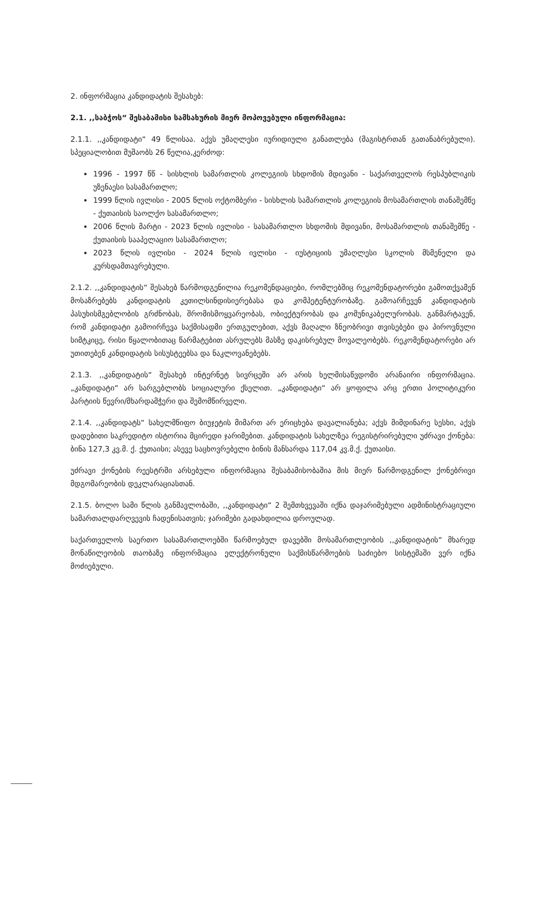2. ინფორმაცია კანდიდატის შესახებ:
2.1. ,,საბჭოს“ შესაბამისი სამსახურის მიერ მოპოვებული ინფორმაცია:
2.1.1. ,,კანდიდატი“ 49 წლისაა. აქვს უმაღლესი იურიდიული განათლება (მაგისტრთან გათანაბრებული). სპეციალობით მუშაობს 26 წელია,კერძოდ:
1996 - 1997 წწ - სისხლის სამართლის კოლეგიის სხდომის მდივანი - საქართველოს რესპუბლიკის უზენაესი სასამართლო;
1999 წლის ივლისი - 2005 წლის ოქტომბერი - სისხლის სამართლის კოლეგიის მოსამართლის თანაშემწე - ქუთაისის საოლქო სასამართლო;
2006 წლის მარტი - 2023 წლის ივლისი - სასამართლო სხდომის მდივანი, მოსამართლის თანაშემწე - ქუთაისის სააპელაციო სასამართლო;
2023 წლის ივლისი - 2024 წლის ივლისი - იუსტიციის უმაღლესი სკოლის მსმენელი და კურსდამთავრებული.
2.1.2. ,,კანდიდატის“ შესახებ წარმოდგენილია რეკომენდაციები, რომლებშიც რეკომენდატორები გამოთქვამენ მოსაზრებებს კანდიდატის კეთილსინდისიერებასა და კომპეტენტურობაზე. გამოარჩევენ კანდიდატის პასუხისმგებლობის გრძნობას, შრომისმოყვარეობას, ობიექტურობას და კომუნიკაბელურობას. განმარტავენ, რომ კანდიდატი გამოირჩევა საქმისადმი ერთგულებით, აქვს მაღალი ზნეობრივი თვისებები და პიროვნული სიმტკიცე, რისი წყალობითაც წარმატებით ასრულებს მასზე დაკისრებულ მოვალეობებს. რეკომენდატორები არ უთითებენ კანდიდატის სისუსტეებსა და ნაკლოვანებებს.
2.1.3. ,,კანდიდატის“ შესახებ ინტერნეტ სივრცეში არ არის ხელმისაწვდომი არანაირი ინფორმაცია. „კანდიდატი“ არ სარგებლობს სოციალური ქსელით. „კანდიდატი“ არ ყოფილა არც ერთი პოლიტიკური პარტიის წევრი/მხარდამჭერი და შემომწირველი.
2.1.4. ,,კანდიდატს“ სახელმწიფო ბიუჯეტის მიმართ არ ერიცხება დავალიანება; აქვს მიმდინარე სესხი, აქვს დადებითი საკრედიტო ისტორია მცირედი ჯარიმებით. კანდიდატის სახელზეა რეგისტრირებული უძრავი ქონება: ბინა 127,3 კვ.მ. ქ. ქუთაისი; ასევე საცხოვრებელი ბინის მანსარდა 117,04 კვ.მ.ქ. ქუთაისი.
უძრავი ქონების რეესტრში არსებული ინფორმაცია შესაბამისობაშია მის მიერ წარმოდგენილ ქონებრივი მდგომარეობის დეკლარაციასთან.
2.1.5. ბოლო სამი წლის განმავლობაში, ,,კანდიდატი“ 2 შემთხვევაში იქნა დაჯარიმებული ადმინისტრაციული სამართალდარღვევის ჩადენისათვის; ჯარიმები გადახდილია დროულად.
საქართველოს საერთო სასამართლოებში წარმოებულ დავებში მოსამართლეობის ,,კანდიდატის“ მხარედ მონაწილეობის თაობაზე ინფორმაცია ელექტრონული საქმისწარმოების საძიებო სისტემაში ვერ იქნა მოძიებული.